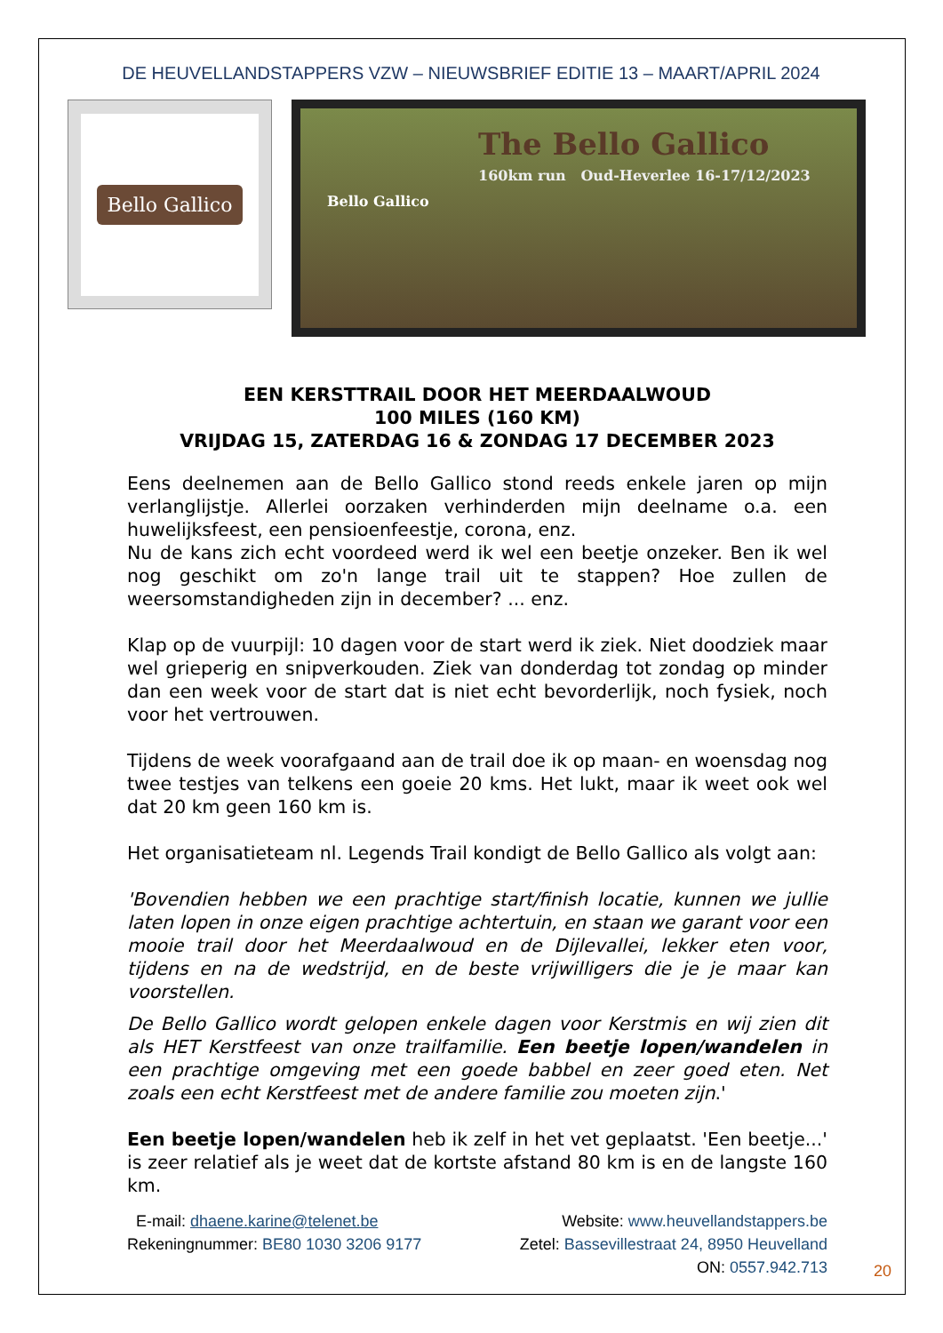DE HEUVELLANDSTAPPERS VZW – NIEUWSBRIEF EDITIE 13 – MAART/APRIL 2024
Bello Gallico
The Bello Gallico
160km run Oud-Heverlee 16-17/12/2023
Bello Gallico
EEN KERSTTRAIL DOOR HET MEERDAALWOUD
100 MILES (160 KM)
VRIJDAG 15, ZATERDAG 16 & ZONDAG 17 DECEMBER 2023
Eens deelnemen aan de Bello Gallico stond reeds enkele jaren op mijn verlanglijstje. Allerlei oorzaken verhinderden mijn deelname o.a. een huwelijksfeest, een pensioenfeestje, corona, enz.
Nu de kans zich echt voordeed werd ik wel een beetje onzeker. Ben ik wel nog geschikt om zo'n lange trail uit te stappen? Hoe zullen de weersomstandigheden zijn in december? ... enz.
Klap op de vuurpijl: 10 dagen voor de start werd ik ziek. Niet doodziek maar wel grieperig en snipverkouden. Ziek van donderdag tot zondag op minder dan een week voor de start dat is niet echt bevorderlijk, noch fysiek, noch voor het vertrouwen.
Tijdens de week voorafgaand aan de trail doe ik op maan- en woensdag nog twee testjes van telkens een goeie 20 kms. Het lukt, maar ik weet ook wel dat 20 km geen 160 km is.
Het organisatieteam nl. Legends Trail kondigt de Bello Gallico als volgt aan:
'Bovendien hebben we een prachtige start/finish locatie, kunnen we jullie laten lopen in onze eigen prachtige achtertuin, en staan we garant voor een mooie trail door het Meerdaalwoud en de Dijlevallei, lekker eten voor, tijdens en na de wedstrijd, en de beste vrijwilligers die je je maar kan voorstellen.
De Bello Gallico wordt gelopen enkele dagen voor Kerstmis en wij zien dit als HET Kerstfeest van onze trailfamilie. Een beetje lopen/wandelen in een prachtige omgeving met een goede babbel en zeer goed eten. Net zoals een echt Kerstfeest met de andere familie zou moeten zijn.'
Een beetje lopen/wandelen heb ik zelf in het vet geplaatst. 'Een beetje...' is zeer relatief als je weet dat de kortste afstand 80 km is en de langste 160 km.
E-mail: dhaene.karine@telenet.be Website: www.heuvellandstappers.be
Rekeningnummer: BE80 1030 3206 9177 Zetel: Bassevillestraat 24, 8950 Heuvelland
ON: 0557.942.713
20